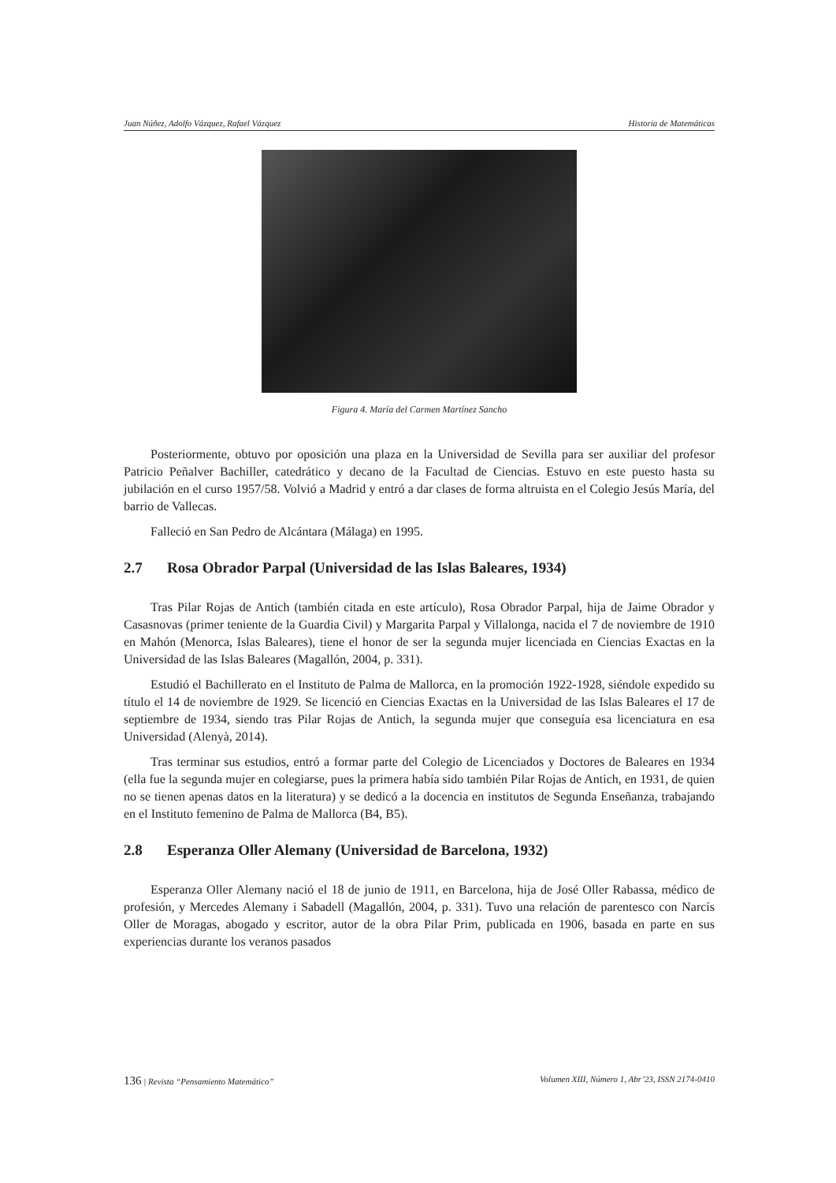Juan Núñez, Adolfo Vázquez, Rafael Vázquez Historia de Matemáticas
Figura 4. María del Carmen Martínez Sancho
Posteriormente, obtuvo por oposición una plaza en la Universidad de Sevilla para ser auxiliar del profesor Patricio Peñalver Bachiller, catedrático y decano de la Facultad de Ciencias. Estuvo en este puesto hasta su jubilación en el curso 1957/58. Volvió a Madrid y entró a dar clases de forma altruista en el Colegio Jesús María, del barrio de Vallecas.
Falleció en San Pedro de Alcántara (Málaga) en 1995.
2.7 Rosa Obrador Parpal (Universidad de las Islas Baleares, 1934)
Tras Pilar Rojas de Antich (también citada en este artículo), Rosa Obrador Parpal, hija de Jaime Obrador y Casasnovas (primer teniente de la Guardia Civil) y Margarita Parpal y Villalonga, nacida el 7 de noviembre de 1910 en Mahón (Menorca, Islas Baleares), tiene el honor de ser la segunda mujer licenciada en Ciencias Exactas en la Universidad de las Islas Baleares (Magallón, 2004, p. 331).
Estudió el Bachillerato en el Instituto de Palma de Mallorca, en la promoción 1922-1928, siéndole expedido su título el 14 de noviembre de 1929. Se licenció en Ciencias Exactas en la Universidad de las Islas Baleares el 17 de septiembre de 1934, siendo tras Pilar Rojas de Antich, la segunda mujer que conseguía esa licenciatura en esa Universidad (Alenyà, 2014).
Tras terminar sus estudios, entró a formar parte del Colegio de Licenciados y Doctores de Baleares en 1934 (ella fue la segunda mujer en colegiarse, pues la primera había sido también Pilar Rojas de Antich, en 1931, de quien no se tienen apenas datos en la literatura) y se dedicó a la docencia en institutos de Segunda Enseñanza, trabajando en el Instituto femenino de Palma de Mallorca (B4, B5).
2.8 Esperanza Oller Alemany (Universidad de Barcelona, 1932)
Esperanza Oller Alemany nació el 18 de junio de 1911, en Barcelona, hija de José Oller Rabassa, médico de profesión, y Mercedes Alemany i Sabadell (Magallón, 2004, p. 331). Tuvo una relación de parentesco con Narcís Oller de Moragas, abogado y escritor, autor de la obra Pilar Prim, publicada en 1906, basada en parte en sus experiencias durante los veranos pasados
136 | Revista “Pensamiento Matemático” Volumen XIII, Número 1, Abr’23, ISSN 2174-0410